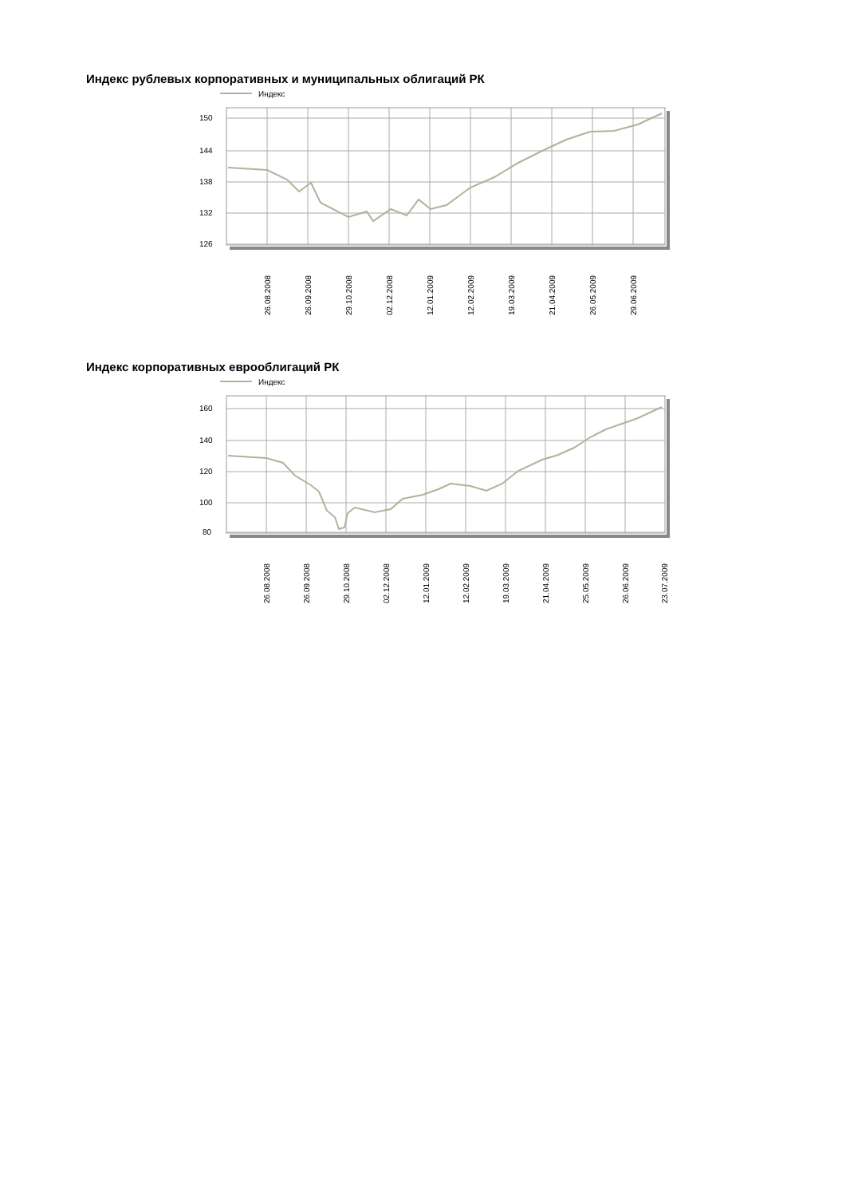Индекс рублевых корпоративных и муниципальных облигаций РК
Индекс
150
144
138
132
126
26.08.2008
26.09.2008
29.10.2008
02.12.2008
12.01.2009
12.02.2009
19.03.2009
21.04.2009
26.05.2009
29.06.2009
Индекс корпоративных еврооблигаций РК
Индекс
160
140
120
100
80
26.08.2008
26.09.2008
29.10.2008
02.12.2008
12.01.2009
12.02.2009
19.03.2009
21.04.2009
25.05.2009
26.06.2009
23.07.2009